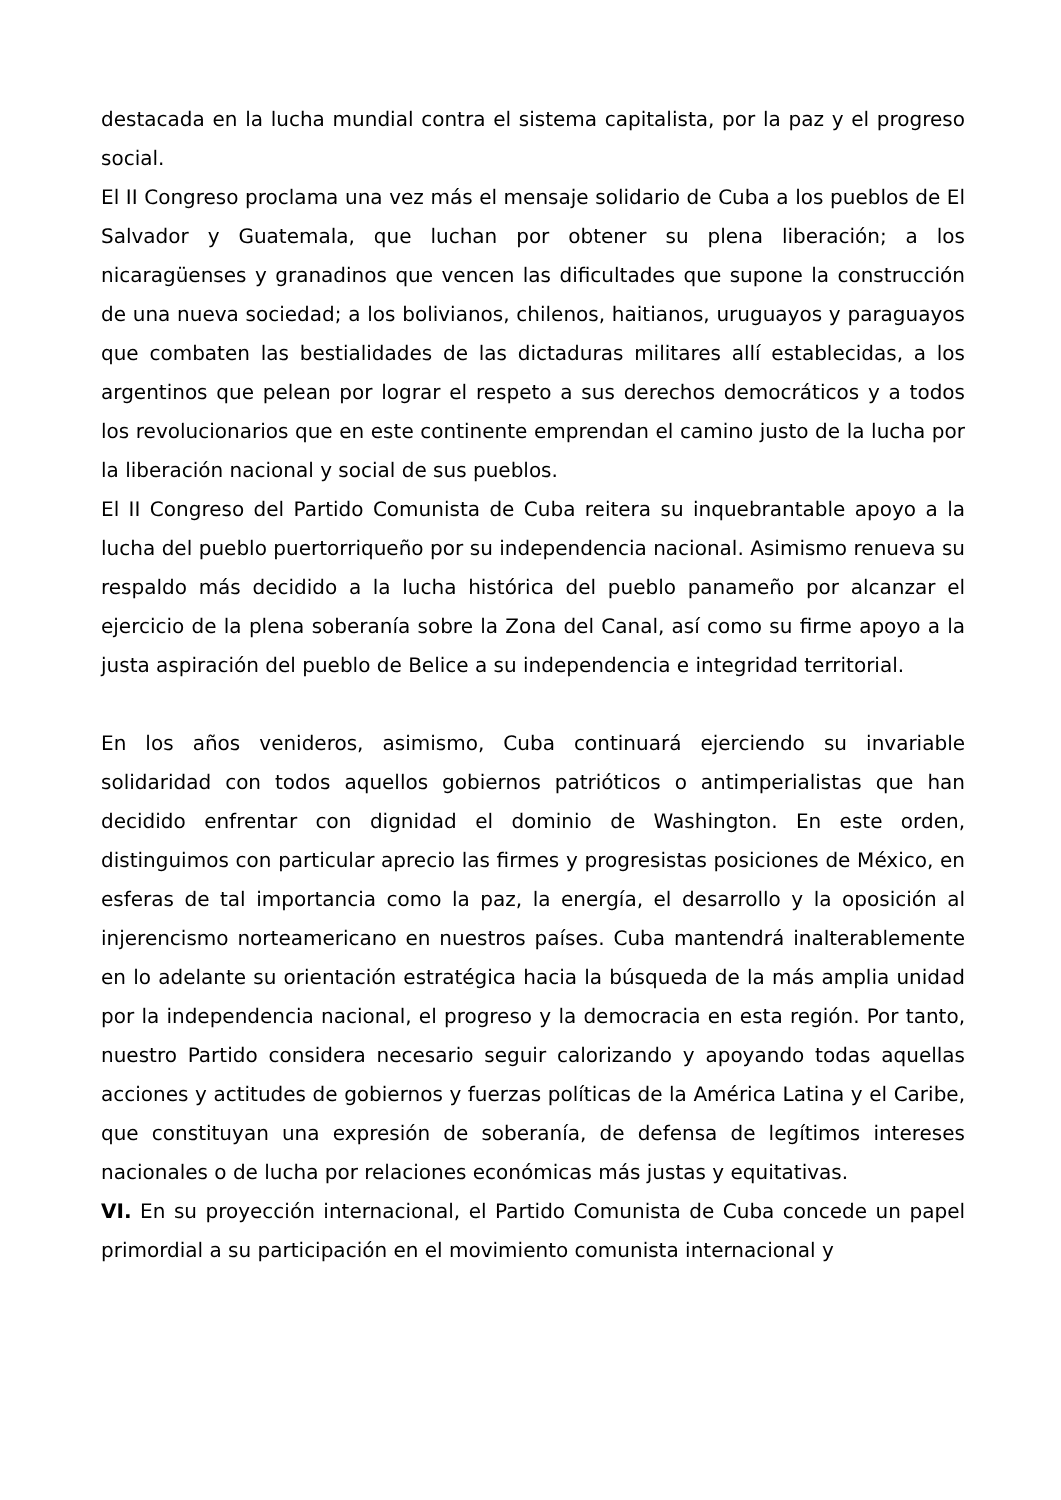destacada en la lucha mundial contra el sistema capitalista, por la paz y el progreso social.
El II Congreso proclama una vez más el mensaje solidario de Cuba a los pueblos de El Salvador y Guatemala, que luchan por obtener su plena liberación; a los nicaragüenses y granadinos que vencen las dificultades que supone la construcción de una nueva sociedad; a los bolivianos, chilenos, haitianos, uruguayos y paraguayos que combaten las bestialidades de las dictaduras militares allí establecidas, a los argentinos que pelean por lograr el respeto a sus derechos democráticos y a todos los revolucionarios que en este continente emprendan el camino justo de la lucha por la liberación nacional y social de sus pueblos.
El II Congreso del Partido Comunista de Cuba reitera su inquebrantable apoyo a la lucha del pueblo puertorriqueño por su independencia nacional. Asimismo renueva su respaldo más decidido a la lucha histórica del pueblo panameño por alcanzar el ejercicio de la plena soberanía sobre la Zona del Canal, así como su firme apoyo a la justa aspiración del pueblo de Belice a su independencia e integridad territorial.
En los años venideros, asimismo, Cuba continuará ejerciendo su invariable solidaridad con todos aquellos gobiernos patrióticos o antimperialistas que han decidido enfrentar con dignidad el dominio de Washington. En este orden, distinguimos con particular aprecio las firmes y progresistas posiciones de México, en esferas de tal importancia como la paz, la energía, el desarrollo y la oposición al injerencismo norteamericano en nuestros países. Cuba mantendrá inalterablemente en lo adelante su orientación estratégica hacia la búsqueda de la más amplia unidad por la independencia nacional, el progreso y la democracia en esta región. Por tanto, nuestro Partido considera necesario seguir calorizando y apoyando todas aquellas acciones y actitudes de gobiernos y fuerzas políticas de la América Latina y el Caribe, que constituyan una expresión de soberanía, de defensa de legítimos intereses nacionales o de lucha por relaciones económicas más justas y equitativas.
VI. En su proyección internacional, el Partido Comunista de Cuba concede un papel primordial a su participación en el movimiento comunista internacional y